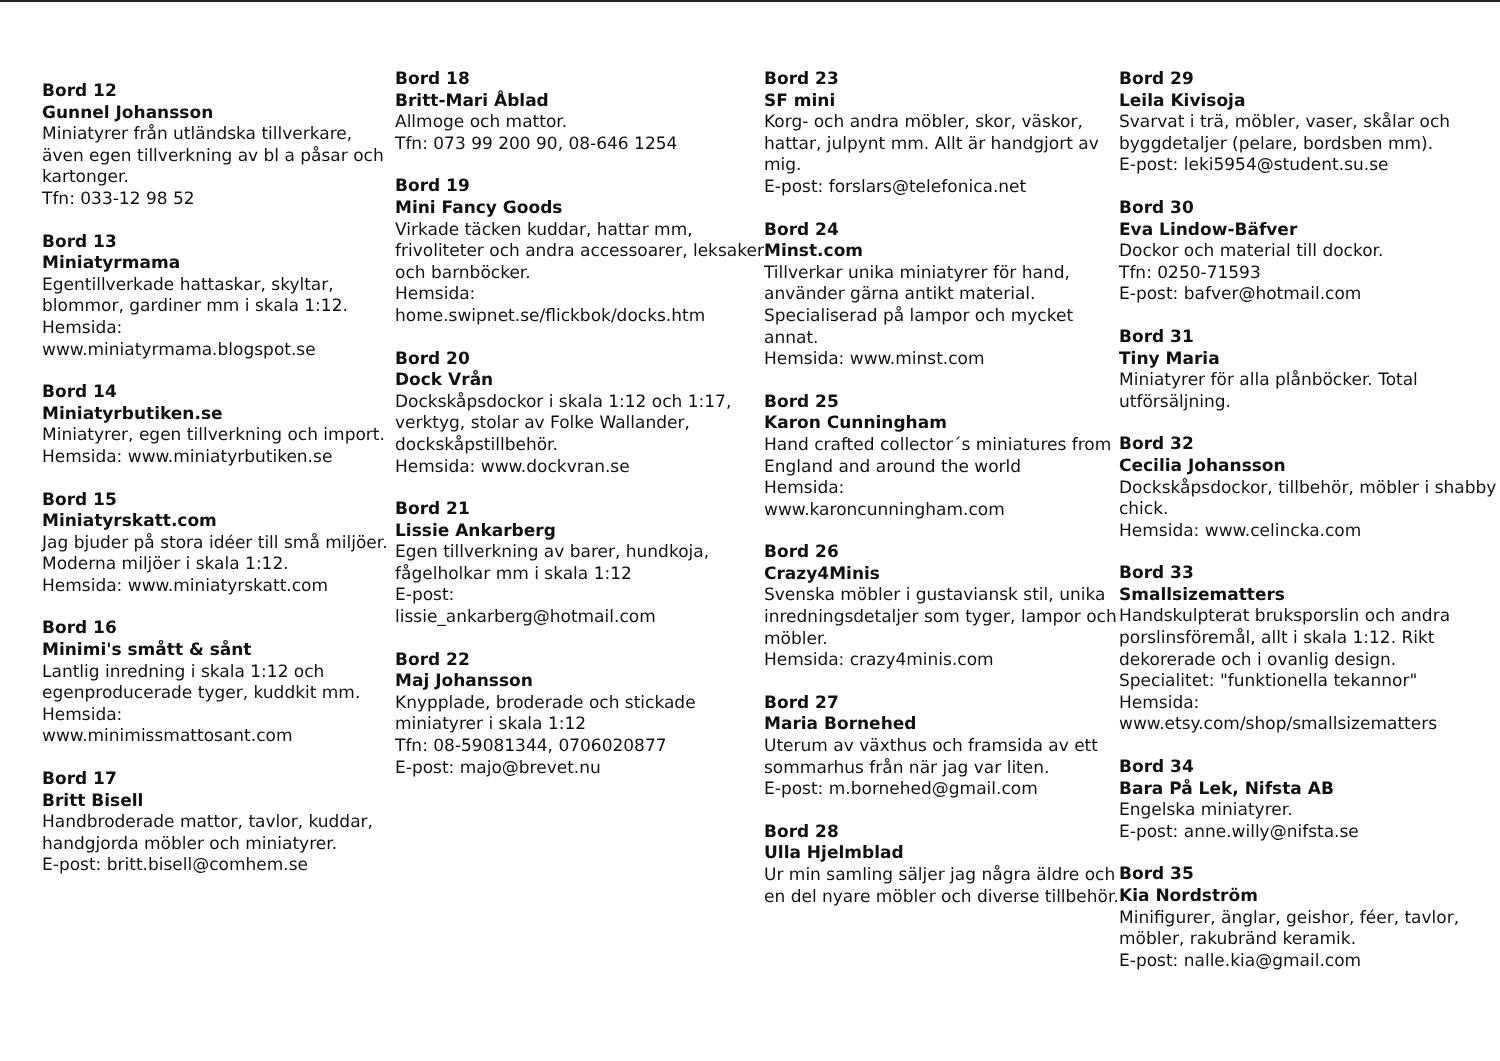Bord 12
Gunnel Johansson
Miniatyrer från utländska tillverkare, även egen tillverkning av bl a påsar och kartonger.
Tfn: 033-12 98 52
Bord 13
Miniatyrmama
Egentillverkade hattaskar, skyltar, blommor, gardiner mm i skala 1:12.
Hemsida:
www.miniatyrmama.blogspot.se
Bord 14
Miniatyrbutiken.se
Miniatyrer, egen tillverkning och import.
Hemsida: www.miniatyrbutiken.se
Bord 15
Miniatyrskatt.com
Jag bjuder på stora idéer till små miljöer. Moderna miljöer i skala 1:12.
Hemsida: www.miniatyrskatt.com
Bord 16
Minimi's smått & sånt
Lantlig inredning i skala 1:12 och egenproducerade tyger, kuddkit mm.
Hemsida:
www.minimissmattosant.com
Bord 17
Britt Bisell
Handbroderade mattor, tavlor, kuddar, handgjorda möbler och miniatyrer.
E-post: britt.bisell@comhem.se
Bord 18
Britt-Mari Åblad
Allmoge och mattor.
Tfn: 073 99 200 90, 08-646 1254
Bord 19
Mini Fancy Goods
Virkade täcken kuddar, hattar mm, frivoliteter och andra accessoarer, leksaker och barnböcker.
Hemsida:
home.swipnet.se/flickbok/docks.htm
Bord 20
Dock Vrån
Dockskåpsdockor i skala 1:12 och 1:17, verktyg, stolar av Folke Wallander, dockskåpstillbehör.
Hemsida: www.dockvran.se
Bord 21
Lissie Ankarberg
Egen tillverkning av barer, hundkoja, fågelholkar mm i skala 1:12
E-post:
lissie_ankarberg@hotmail.com
Bord 22
Maj Johansson
Knypplade, broderade och stickade miniatyrer i skala 1:12
Tfn: 08-59081344, 0706020877
E-post: majo@brevet.nu
Bord 23
SF mini
Korg- och andra möbler, skor, väskor, hattar, julpynt mm. Allt är handgjort av mig.
E-post: forslars@telefonica.net
Bord 24
Minst.com
Tillverkar unika miniatyrer för hand, använder gärna antikt material. Specialiserad på lampor och mycket annat.
Hemsida: www.minst.com
Bord 25
Karon Cunningham
Hand crafted collector´s miniatures from England and around the world
Hemsida:
www.karoncunningham.com
Bord 26
Crazy4Minis
Svenska möbler i gustaviansk stil, unika inredningsdetaljer som tyger, lampor och möbler.
Hemsida: crazy4minis.com
Bord 27
Maria Bornehed
Uterum av växthus och framsida av ett sommarhus från när jag var liten.
E-post: m.bornehed@gmail.com
Bord 28
Ulla Hjelmblad
Ur min samling säljer jag några äldre och en del nyare möbler och diverse tillbehör.
Bord 29
Leila Kivisoja
Svarvat i trä, möbler, vaser, skålar och byggdetaljer (pelare, bordsben mm).
E-post: leki5954@student.su.se
Bord 30
Eva Lindow-Bäfver
Dockor och material till dockor.
Tfn: 0250-71593
E-post: bafver@hotmail.com
Bord 31
Tiny Maria
Miniatyrer för alla plånböcker. Total utförsäljning.
Bord 32
Cecilia Johansson
Dockskåpsdockor, tillbehör, möbler i shabby chick.
Hemsida: www.celincka.com
Bord 33
Smallsizematters
Handskulpterat bruksporslin och andra porslinsföremål, allt i skala 1:12. Rikt dekorerade och i ovanlig design.
Specialitet: "funktionella tekannor"
Hemsida:
www.etsy.com/shop/smallsizematters
Bord 34
Bara På Lek, Nifsta AB
Engelska miniatyrer.
E-post: anne.willy@nifsta.se
Bord 35
Kia Nordström
Minifigurer, änglar, geishor, féer, tavlor, möbler, rakubränd keramik.
E-post: nalle.kia@gmail.com